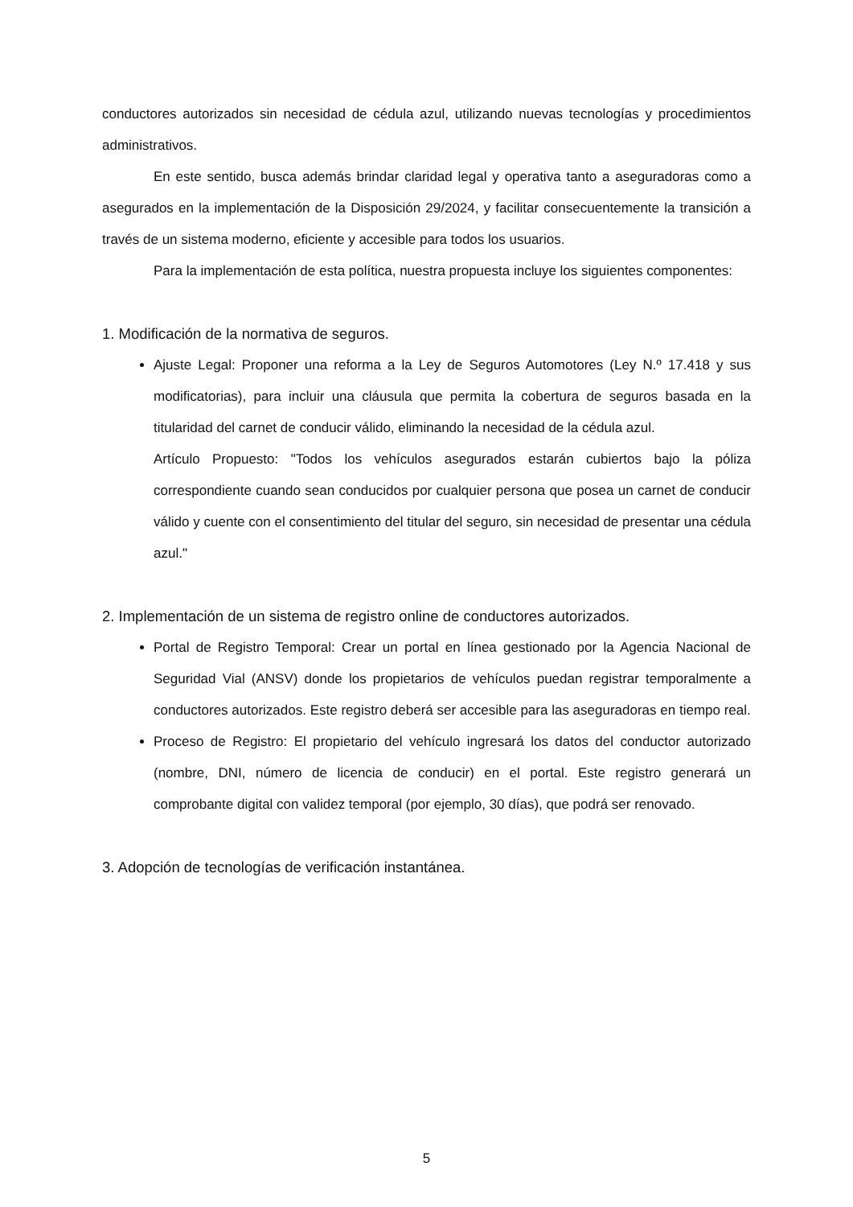conductores autorizados sin necesidad de cédula azul, utilizando nuevas tecnologías y procedimientos administrativos.
En este sentido, busca además brindar claridad legal y operativa tanto a aseguradoras como a asegurados en la implementación de la Disposición 29/2024, y facilitar consecuentemente la transición a través de un sistema moderno, eficiente y accesible para todos los usuarios.
Para la implementación de esta política, nuestra propuesta incluye los siguientes componentes:
1. Modificación de la normativa de seguros.
Ajuste Legal: Proponer una reforma a la Ley de Seguros Automotores (Ley N.º 17.418 y sus modificatorias), para incluir una cláusula que permita la cobertura de seguros basada en la titularidad del carnet de conducir válido, eliminando la necesidad de la cédula azul.
Artículo Propuesto: "Todos los vehículos asegurados estarán cubiertos bajo la póliza correspondiente cuando sean conducidos por cualquier persona que posea un carnet de conducir válido y cuente con el consentimiento del titular del seguro, sin necesidad de presentar una cédula azul."
2. Implementación de un sistema de registro online de conductores autorizados.
Portal de Registro Temporal: Crear un portal en línea gestionado por la Agencia Nacional de Seguridad Vial (ANSV) donde los propietarios de vehículos puedan registrar temporalmente a conductores autorizados. Este registro deberá ser accesible para las aseguradoras en tiempo real.
Proceso de Registro: El propietario del vehículo ingresará los datos del conductor autorizado (nombre, DNI, número de licencia de conducir) en el portal. Este registro generará un comprobante digital con validez temporal (por ejemplo, 30 días), que podrá ser renovado.
3. Adopción de tecnologías de verificación instantánea.
5